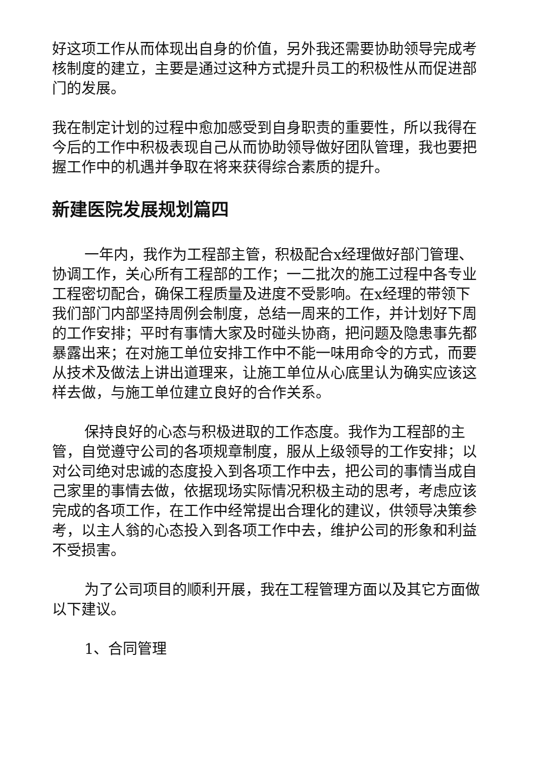好这项工作从而体现出自身的价值，另外我还需要协助领导完成考核制度的建立，主要是通过这种方式提升员工的积极性从而促进部门的发展。
我在制定计划的过程中愈加感受到自身职责的重要性，所以我得在今后的工作中积极表现自己从而协助领导做好团队管理，我也要把握工作中的机遇并争取在将来获得综合素质的提升。
新建医院发展规划篇四
一年内，我作为工程部主管，积极配合x经理做好部门管理、协调工作，关心所有工程部的工作；一二批次的施工过程中各专业工程密切配合，确保工程质量及进度不受影响。在x经理的带领下我们部门内部坚持周例会制度，总结一周来的工作，并计划好下周的工作安排；平时有事情大家及时碰头协商，把问题及隐患事先都暴露出来；在对施工单位安排工作中不能一味用命令的方式，而要从技术及做法上讲出道理来，让施工单位从心底里认为确实应该这样去做，与施工单位建立良好的合作关系。
保持良好的心态与积极进取的工作态度。我作为工程部的主管，自觉遵守公司的各项规章制度，服从上级领导的工作安排；以对公司绝对忠诚的态度投入到各项工作中去，把公司的事情当成自己家里的事情去做，依据现场实际情况积极主动的思考，考虑应该完成的各项工作，在工作中经常提出合理化的建议，供领导决策参考，以主人翁的心态投入到各项工作中去，维护公司的形象和利益不受损害。
为了公司项目的顺利开展，我在工程管理方面以及其它方面做以下建议。
1、合同管理